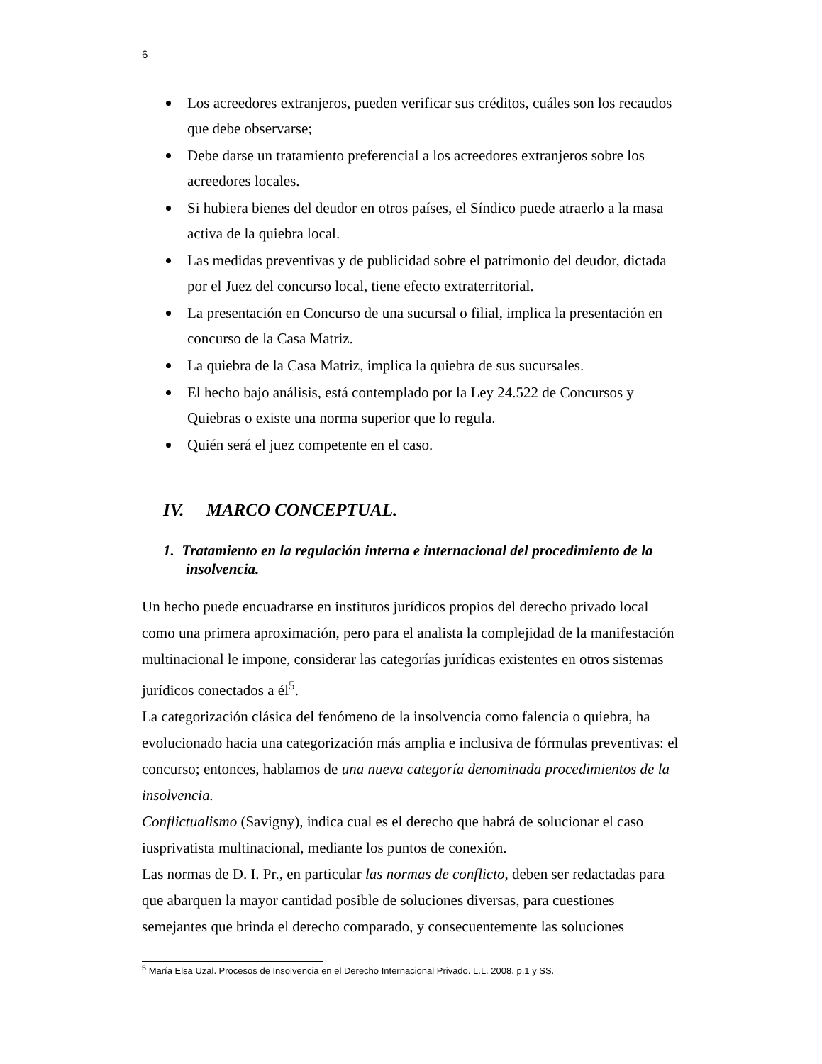6
Los acreedores extranjeros, pueden verificar sus créditos, cuáles son los recaudos que debe observarse;
Debe darse un tratamiento preferencial a los acreedores extranjeros sobre los acreedores locales.
Si hubiera bienes del deudor en otros países, el Síndico puede atraerlo a la masa activa de la quiebra local.
Las medidas preventivas y de publicidad sobre el patrimonio del deudor, dictada por el Juez del concurso local, tiene efecto extraterritorial.
La presentación en Concurso de una sucursal o filial, implica la presentación en concurso de la Casa Matriz.
La quiebra de la Casa Matriz, implica la quiebra de sus sucursales.
El hecho bajo análisis, está contemplado por la Ley 24.522 de Concursos y Quiebras o existe una norma superior que lo regula.
Quién será el juez competente en el caso.
IV. MARCO CONCEPTUAL.
1. Tratamiento en la regulación interna e internacional del procedimiento de la insolvencia.
Un hecho puede encuadrarse en institutos jurídicos propios del derecho privado local como una primera aproximación, pero para el analista la complejidad de la manifestación multinacional le impone, considerar las categorías jurídicas existentes en otros sistemas jurídicos conectados a él<sup>5</sup>.
La categorización clásica del fenómeno de la insolvencia como falencia o quiebra, ha evolucionado hacia una categorización más amplia e inclusiva de fórmulas preventivas: el concurso; entonces, hablamos de una nueva categoría denominada procedimientos de la insolvencia.
Conflictualismo (Savigny), indica cual es el derecho que habrá de solucionar el caso iusprivatista multinacional, mediante los puntos de conexión.
Las normas de D. I. Pr., en particular las normas de conflicto, deben ser redactadas para que abarquen la mayor cantidad posible de soluciones diversas, para cuestiones semejantes que brinda el derecho comparado, y consecuentemente las soluciones
<sup>5</sup> María Elsa Uzal. Procesos de Insolvencia en el Derecho Internacional Privado. L.L. 2008. p.1 y SS.